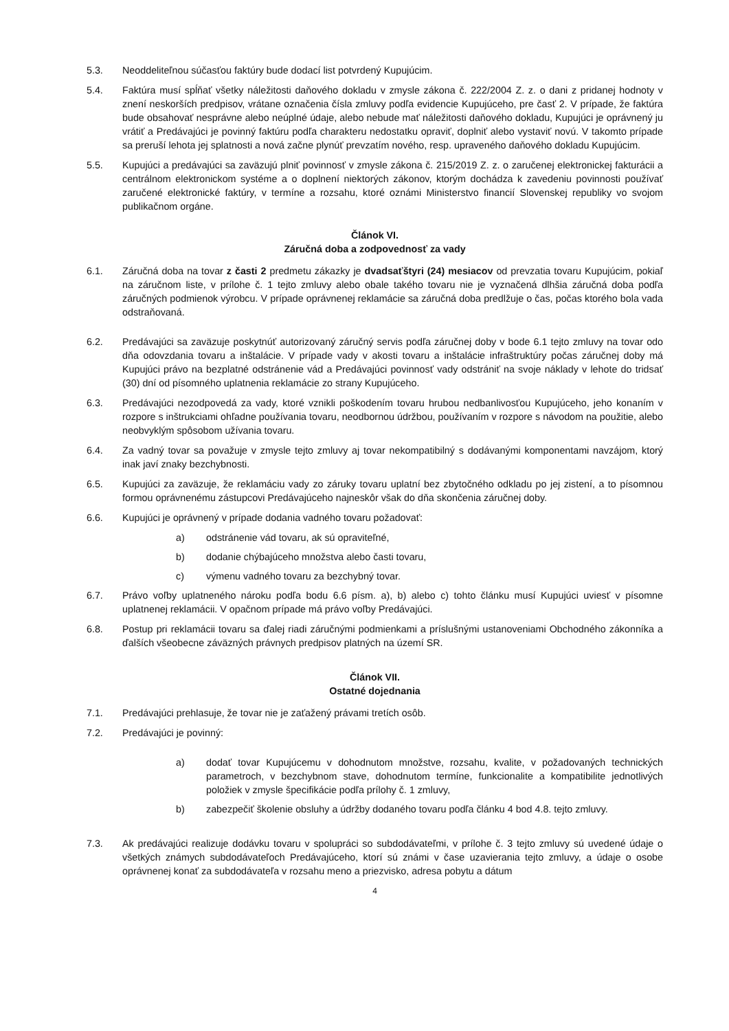5.3. Neoddeliteľnou súčasťou faktúry bude dodací list potvrdený Kupujúcim.
5.4. Faktúra musí spĺňať všetky náležitosti daňového dokladu v zmysle zákona č. 222/2004 Z. z. o dani z pridanej hodnoty v znení neskorších predpisov, vrátane označenia čísla zmluvy podľa evidencie Kupujúceho, pre časť 2. V prípade, že faktúra bude obsahovať nesprávne alebo neúplné údaje, alebo nebude mať náležitosti daňového dokladu, Kupujúci je oprávnený ju vrátiť a Predávajúci je povinný faktúru podľa charakteru nedostatku opraviť, doplniť alebo vystaviť novú. V takomto prípade sa preruší lehota jej splatnosti a nová začne plynúť prevzatím nového, resp. upraveného daňového dokladu Kupujúcim.
5.5. Kupujúci a predávajúci sa zaväzujú plniť povinnosť v zmysle zákona č. 215/2019 Z. z. o zaručenej elektronickej fakturácii a centrálnom elektronickom systéme a o doplnení niektorých zákonov, ktorým dochádza k zavedeniu povinnosti používať zaručené elektronické faktúry, v termíne a rozsahu, ktoré oznámi Ministerstvo financií Slovenskej republiky vo svojom publikačnom orgáne.
Článok VI.
Záručná doba a zodpovednosť za vady
6.1. Záručná doba na tovar z časti 2 predmetu zákazky je dvadsaťštyri (24) mesiacov od prevzatia tovaru Kupujúcim, pokiaľ na záručnom liste, v prílohe č. 1 tejto zmluvy alebo obale takého tovaru nie je vyznačená dlhšia záručná doba podľa záručných podmienok výrobcu. V prípade oprávnenej reklamácie sa záručná doba predlžuje o čas, počas ktorého bola vada odstraňovaná.
6.2. Predávajúci sa zaväzuje poskytnúť autorizovaný záručný servis podľa záručnej doby v bode 6.1 tejto zmluvy na tovar odo dňa odovzdania tovaru a inštalácie. V prípade vady v akosti tovaru a inštalácie infraštruktúry počas záručnej doby má Kupujúci právo na bezplatné odstránenie vád a Predávajúci povinnosť vady odstrániť na svoje náklady v lehote do tridsať (30) dní od písomného uplatnenia reklamácie zo strany Kupujúceho.
6.3. Predávajúci nezodpovedá za vady, ktoré vznikli poškodením tovaru hrubou nedbanlivosťou Kupujúceho, jeho konaním v rozpore s inštrukciami ohľadne používania tovaru, neodbornou údržbou, používaním v rozpore s návodom na použitie, alebo neobvyklým spôsobom užívania tovaru.
6.4. Za vadný tovar sa považuje v zmysle tejto zmluvy aj tovar nekompatibilný s dodávanými komponentami navzájom, ktorý inak javí znaky bezchybnosti.
6.5. Kupujúci za zaväzuje, že reklamáciu vady zo záruky tovaru uplatní bez zbytočného odkladu po jej zistení, a to písomnou formou oprávnenému zástupcovi Predávajúceho najneskôr však do dňa skončenia záručnej doby.
6.6. Kupujúci je oprávnený v prípade dodania vadného tovaru požadovať:
a) odstránenie vád tovaru, ak sú opraviteľné,
b) dodanie chýbajúceho množstva alebo časti tovaru,
c) výmenu vadného tovaru za bezchybný tovar.
6.7. Právo voľby uplatneného nároku podľa bodu 6.6 písm. a), b) alebo c) tohto článku musí Kupujúci uviesť v písomne uplatnenej reklamácii. V opačnom prípade má právo voľby Predávajúci.
6.8. Postup pri reklamácii tovaru sa ďalej riadi záručnými podmienkami a príslušnými ustanoveniami Obchodného zákonníka a ďalších všeobecne záväzných právnych predpisov platných na území SR.
Článok VII.
Ostatné dojednania
7.1. Predávajúci prehlasuje, že tovar nie je zaťažený právami tretích osôb.
7.2. Predávajúci je povinný:
a) dodať tovar Kupujúcemu v dohodnutom množstve, rozsahu, kvalite, v požadovaných technických parametroch, v bezchybnom stave, dohodnutom termíne, funkcionalite a kompatibilite jednotlivých položiek v zmysle špecifikácie podľa prílohy č. 1 zmluvy,
b) zabezpečiť školenie obsluhy a údržby dodaného tovaru podľa článku 4 bod 4.8. tejto zmluvy.
7.3. Ak predávajúci realizuje dodávku tovaru v spolupráci so subdodávateľmi, v prílohe č. 3 tejto zmluvy sú uvedené údaje o všetkých známych subdodávateľoch Predávajúceho, ktorí sú známi v čase uzavierania tejto zmluvy, a údaje o osobe oprávnenej konať za subdodávateľa v rozsahu meno a priezvisko, adresa pobytu a dátum
4